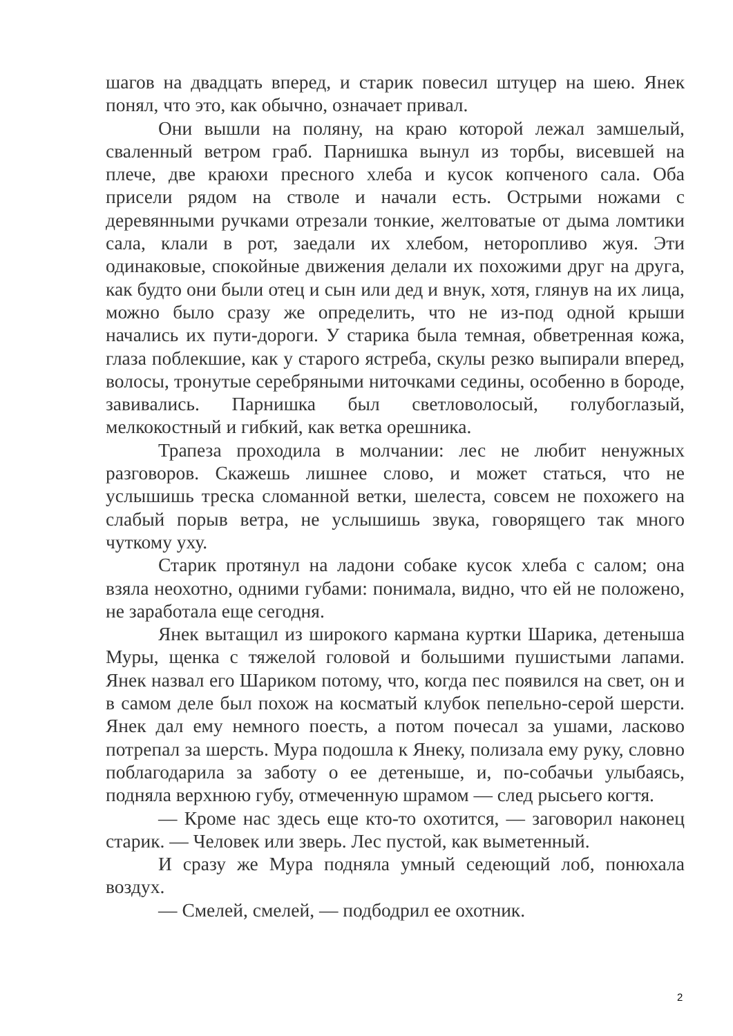шагов на двадцать вперед, и старик повесил штуцер на шею. Янек понял, что это, как обычно, означает привал.
Они вышли на поляну, на краю которой лежал замшелый, сваленный ветром граб. Парнишка вынул из торбы, висевшей на плече, две краюхи пресного хлеба и кусок копченого сала. Оба присели рядом на стволе и начали есть. Острыми ножами с деревянными ручками отрезали тонкие, желтоватые от дыма ломтики сала, клали в рот, заедали их хлебом, неторопливо жуя. Эти одинаковые, спокойные движения делали их похожими друг на друга, как будто они были отец и сын или дед и внук, хотя, глянув на их лица, можно было сразу же определить, что не из-под одной крыши начались их пути-дороги. У старика была темная, обветренная кожа, глаза поблекшие, как у старого ястреба, скулы резко выпирали вперед, волосы, тронутые серебряными ниточками седины, особенно в бороде, завивались. Парнишка был светловолосый, голубоглазый, мелкокостный и гибкий, как ветка орешника.
Трапеза проходила в молчании: лес не любит ненужных разговоров. Скажешь лишнее слово, и может статься, что не услышишь треска сломанной ветки, шелеста, совсем не похожего на слабый порыв ветра, не услышишь звука, говорящего так много чуткому уху.
Старик протянул на ладони собаке кусок хлеба с салом; она взяла неохотно, одними губами: понимала, видно, что ей не положено, не заработала еще сегодня.
Янек вытащил из широкого кармана куртки Шарика, детеныша Муры, щенка с тяжелой головой и большими пушистыми лапами. Янек назвал его Шариком потому, что, когда пес появился на свет, он и в самом деле был похож на косматый клубок пепельно-серой шерсти. Янек дал ему немного поесть, а потом почесал за ушами, ласково потрепал за шерсть. Мура подошла к Янеку, полизала ему руку, словно поблагодарила за заботу о ее детеныше, и, по-собачьи улыбаясь, подняла верхнюю губу, отмеченную шрамом — след рысьего когтя.
— Кроме нас здесь еще кто-то охотится, — заговорил наконец старик. — Человек или зверь. Лес пустой, как выметенный.
И сразу же Мура подняла умный седеющий лоб, понюхала воздух.
— Смелей, смелей, — подбодрил ее охотник.
2